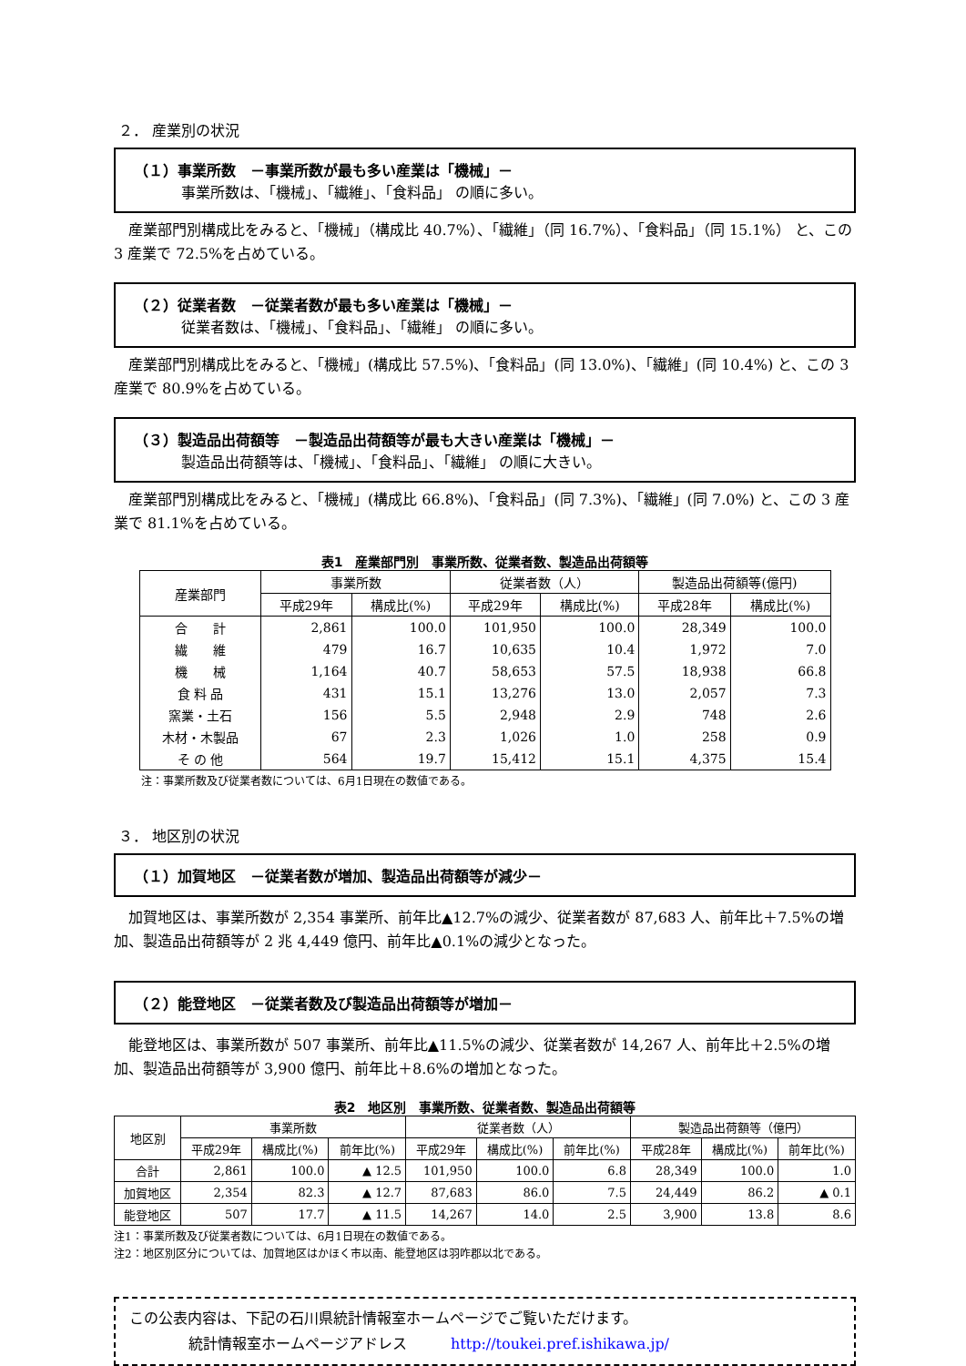２． 産業別の状況
（１）事業所数　－事業所数が最も多い産業は「機械」－
事業所数は、「機械」、「繊維」、「食料品」 の順に多い。
産業部門別構成比をみると、「機械」（構成比 40.7%）、「繊維」（同 16.7%）、「食料品」（同 15.1%） と、この 3 産業で 72.5%を占めている。
（２）従業者数　－従業者数が最も多い産業は「機械」－
従業者数は、「機械」、「食料品」、「繊維」 の順に多い。
産業部門別構成比をみると、「機械」(構成比 57.5%)、「食料品」(同 13.0%)、「繊維」(同 10.4%) と、この 3 産業で 80.9%を占めている。
（３）製造品出荷額等　－製造品出荷額等が最も大きい産業は「機械」－
製造品出荷額等は、「機械」、「食料品」、「繊維」 の順に大きい。
産業部門別構成比をみると、「機械」(構成比 66.8%)、「食料品」(同 7.3%)、「繊維」(同 7.0%) と、この 3 産業で 81.1%を占めている。
表1　産業部門別　事業所数、従業者数、製造品出荷額等
| 産業部門 | 事業所数 | | 従業者数（人） | | 製造品出荷額等(億円) | |
| --- | --- | --- | --- | --- | --- | --- |
| | 平成29年 | 構成比(%) | 平成29年 | 構成比(%) | 平成28年 | 構成比(%) |
| 合 計 | 2,861 | 100.0 | 101,950 | 100.0 | 28,349 | 100.0 |
| 繊 維 | 479 | 16.7 | 10,635 | 10.4 | 1,972 | 7.0 |
| 機 械 | 1,164 | 40.7 | 58,653 | 57.5 | 18,938 | 66.8 |
| 食 料 品 | 431 | 15.1 | 13,276 | 13.0 | 2,057 | 7.3 |
| 窯業・土石 | 156 | 5.5 | 2,948 | 2.9 | 748 | 2.6 |
| 木材・木製品 | 67 | 2.3 | 1,026 | 1.0 | 258 | 0.9 |
| そ の 他 | 564 | 19.7 | 15,412 | 15.1 | 4,375 | 15.4 |
注：事業所数及び従業者数については、6月1日現在の数値である。
３． 地区別の状況
（１）加賀地区　－従業者数が増加、製造品出荷額等が減少－
加賀地区は、事業所数が 2,354 事業所、前年比▲12.7%の減少、従業者数が 87,683 人、前年比＋7.5%の増加、製造品出荷額等が 2 兆 4,449 億円、前年比▲0.1%の減少となった。
（２）能登地区　－従業者数及び製造品出荷額等が増加－
能登地区は、事業所数が 507 事業所、前年比▲11.5%の減少、従業者数が 14,267 人、前年比＋2.5%の増加、製造品出荷額等が 3,900 億円、前年比＋8.6%の増加となった。
表2　地区別　事業所数、従業者数、製造品出荷額等
| 地区別 | 事業所数 | | | 従業者数（人） | | | 製造品出荷額等（億円） | | |
| --- | --- | --- | --- | --- | --- | --- | --- | --- | --- |
| | 平成29年 | 構成比(%) | 前年比(%) | 平成29年 | 構成比(%) | 前年比(%) | 平成28年 | 構成比(%) | 前年比(%) |
| 合計 | 2,861 | 100.0 | ▲ 12.5 | 101,950 | 100.0 | 6.8 | 28,349 | 100.0 | 1.0 |
| 加賀地区 | 2,354 | 82.3 | ▲ 12.7 | 87,683 | 86.0 | 7.5 | 24,449 | 86.2 | ▲ 0.1 |
| 能登地区 | 507 | 17.7 | ▲ 11.5 | 14,267 | 14.0 | 2.5 | 3,900 | 13.8 | 8.6 |
注1：事業所数及び従業者数については、6月1日現在の数値である。
注2：地区別区分については、加賀地区はかほく市以南、能登地区は羽咋郡以北である。
この公表内容は、下記の石川県統計情報室ホームページでご覧いただけます。
統計情報室ホームページアドレス　　　http://toukei.pref.ishikawa.jp/